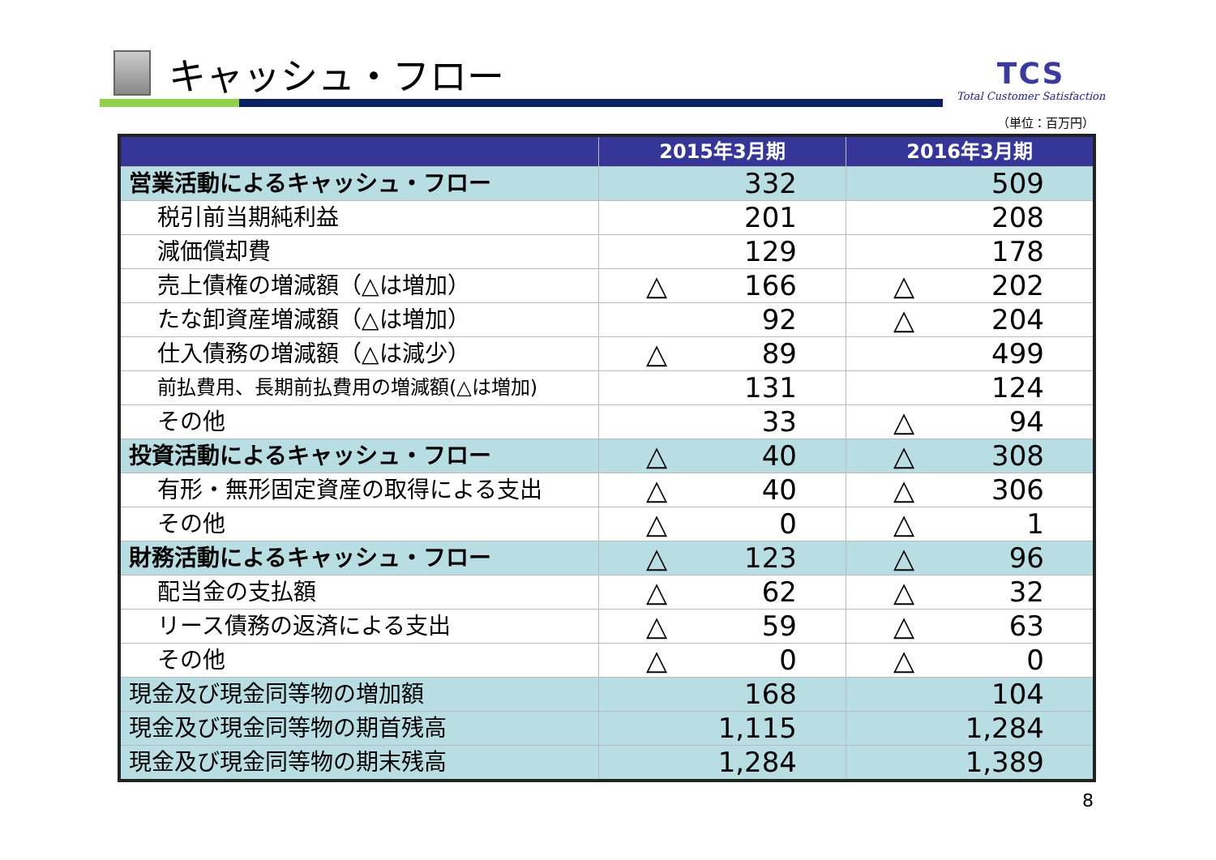キャッシュ・フロー
TCS
Total Customer Satisfaction
（単位：百万円）
| | 2015年3月期 | 2016年3月期 |
| --- | --- | --- |
| 営業活動によるキャッシュ・フロー | 332 | 509 |
| 税引前当期純利益 | 201 | 208 |
| 減価償却費 | 129 | 178 |
| 売上債権の増減額（△は増加） | △ 166 | △ 202 |
| たな卸資産増減額（△は増加） | 92 | △ 204 |
| 仕入債務の増減額（△は減少） | △ 89 | 499 |
| 前払費用、長期前払費用の増減額(△は増加) | 131 | 124 |
| その他 | 33 | △ 94 |
| 投資活動によるキャッシュ・フロー | △ 40 | △ 308 |
| 有形・無形固定資産の取得による支出 | △ 40 | △ 306 |
| その他 | △ 0 | △ 1 |
| 財務活動によるキャッシュ・フロー | △ 123 | △ 96 |
| 配当金の支払額 | △ 62 | △ 32 |
| リース債務の返済による支出 | △ 59 | △ 63 |
| その他 | △ 0 | △ 0 |
| 現金及び現金同等物の増加額 | 168 | 104 |
| 現金及び現金同等物の期首残高 | 1,115 | 1,284 |
| 現金及び現金同等物の期末残高 | 1,284 | 1,389 |
8